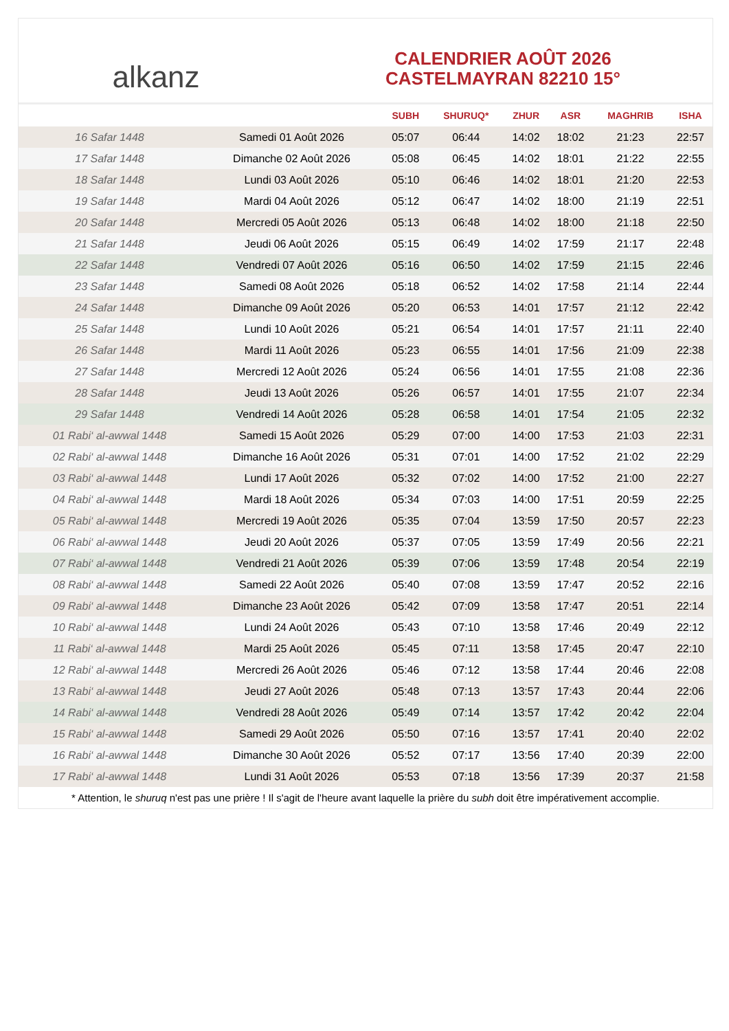alkanz
CALENDRIER AOÛT 2026
CASTELMAYRAN 82210 15°
| | | SUBH | SHURUQ* | ZHUR | ASR | MAGHRIB | ISHA |
| --- | --- | --- | --- | --- | --- | --- | --- |
| 16 Safar 1448 | Samedi 01 Août 2026 | 05:07 | 06:44 | 14:02 | 18:02 | 21:23 | 22:57 |
| 17 Safar 1448 | Dimanche 02 Août 2026 | 05:08 | 06:45 | 14:02 | 18:01 | 21:22 | 22:55 |
| 18 Safar 1448 | Lundi 03 Août 2026 | 05:10 | 06:46 | 14:02 | 18:01 | 21:20 | 22:53 |
| 19 Safar 1448 | Mardi 04 Août 2026 | 05:12 | 06:47 | 14:02 | 18:00 | 21:19 | 22:51 |
| 20 Safar 1448 | Mercredi 05 Août 2026 | 05:13 | 06:48 | 14:02 | 18:00 | 21:18 | 22:50 |
| 21 Safar 1448 | Jeudi 06 Août 2026 | 05:15 | 06:49 | 14:02 | 17:59 | 21:17 | 22:48 |
| 22 Safar 1448 | Vendredi 07 Août 2026 | 05:16 | 06:50 | 14:02 | 17:59 | 21:15 | 22:46 |
| 23 Safar 1448 | Samedi 08 Août 2026 | 05:18 | 06:52 | 14:02 | 17:58 | 21:14 | 22:44 |
| 24 Safar 1448 | Dimanche 09 Août 2026 | 05:20 | 06:53 | 14:01 | 17:57 | 21:12 | 22:42 |
| 25 Safar 1448 | Lundi 10 Août 2026 | 05:21 | 06:54 | 14:01 | 17:57 | 21:11 | 22:40 |
| 26 Safar 1448 | Mardi 11 Août 2026 | 05:23 | 06:55 | 14:01 | 17:56 | 21:09 | 22:38 |
| 27 Safar 1448 | Mercredi 12 Août 2026 | 05:24 | 06:56 | 14:01 | 17:55 | 21:08 | 22:36 |
| 28 Safar 1448 | Jeudi 13 Août 2026 | 05:26 | 06:57 | 14:01 | 17:55 | 21:07 | 22:34 |
| 29 Safar 1448 | Vendredi 14 Août 2026 | 05:28 | 06:58 | 14:01 | 17:54 | 21:05 | 22:32 |
| 01 Rabi‘ al-awwal 1448 | Samedi 15 Août 2026 | 05:29 | 07:00 | 14:00 | 17:53 | 21:03 | 22:31 |
| 02 Rabi‘ al-awwal 1448 | Dimanche 16 Août 2026 | 05:31 | 07:01 | 14:00 | 17:52 | 21:02 | 22:29 |
| 03 Rabi‘ al-awwal 1448 | Lundi 17 Août 2026 | 05:32 | 07:02 | 14:00 | 17:52 | 21:00 | 22:27 |
| 04 Rabi‘ al-awwal 1448 | Mardi 18 Août 2026 | 05:34 | 07:03 | 14:00 | 17:51 | 20:59 | 22:25 |
| 05 Rabi‘ al-awwal 1448 | Mercredi 19 Août 2026 | 05:35 | 07:04 | 13:59 | 17:50 | 20:57 | 22:23 |
| 06 Rabi‘ al-awwal 1448 | Jeudi 20 Août 2026 | 05:37 | 07:05 | 13:59 | 17:49 | 20:56 | 22:21 |
| 07 Rabi‘ al-awwal 1448 | Vendredi 21 Août 2026 | 05:39 | 07:06 | 13:59 | 17:48 | 20:54 | 22:19 |
| 08 Rabi‘ al-awwal 1448 | Samedi 22 Août 2026 | 05:40 | 07:08 | 13:59 | 17:47 | 20:52 | 22:16 |
| 09 Rabi‘ al-awwal 1448 | Dimanche 23 Août 2026 | 05:42 | 07:09 | 13:58 | 17:47 | 20:51 | 22:14 |
| 10 Rabi‘ al-awwal 1448 | Lundi 24 Août 2026 | 05:43 | 07:10 | 13:58 | 17:46 | 20:49 | 22:12 |
| 11 Rabi‘ al-awwal 1448 | Mardi 25 Août 2026 | 05:45 | 07:11 | 13:58 | 17:45 | 20:47 | 22:10 |
| 12 Rabi‘ al-awwal 1448 | Mercredi 26 Août 2026 | 05:46 | 07:12 | 13:58 | 17:44 | 20:46 | 22:08 |
| 13 Rabi‘ al-awwal 1448 | Jeudi 27 Août 2026 | 05:48 | 07:13 | 13:57 | 17:43 | 20:44 | 22:06 |
| 14 Rabi‘ al-awwal 1448 | Vendredi 28 Août 2026 | 05:49 | 07:14 | 13:57 | 17:42 | 20:42 | 22:04 |
| 15 Rabi‘ al-awwal 1448 | Samedi 29 Août 2026 | 05:50 | 07:16 | 13:57 | 17:41 | 20:40 | 22:02 |
| 16 Rabi‘ al-awwal 1448 | Dimanche 30 Août 2026 | 05:52 | 07:17 | 13:56 | 17:40 | 20:39 | 22:00 |
| 17 Rabi‘ al-awwal 1448 | Lundi 31 Août 2026 | 05:53 | 07:18 | 13:56 | 17:39 | 20:37 | 21:58 |
* Attention, le shuruq n'est pas une prière ! Il s'agit de l'heure avant laquelle la prière du subh doit être impérativement accomplie.